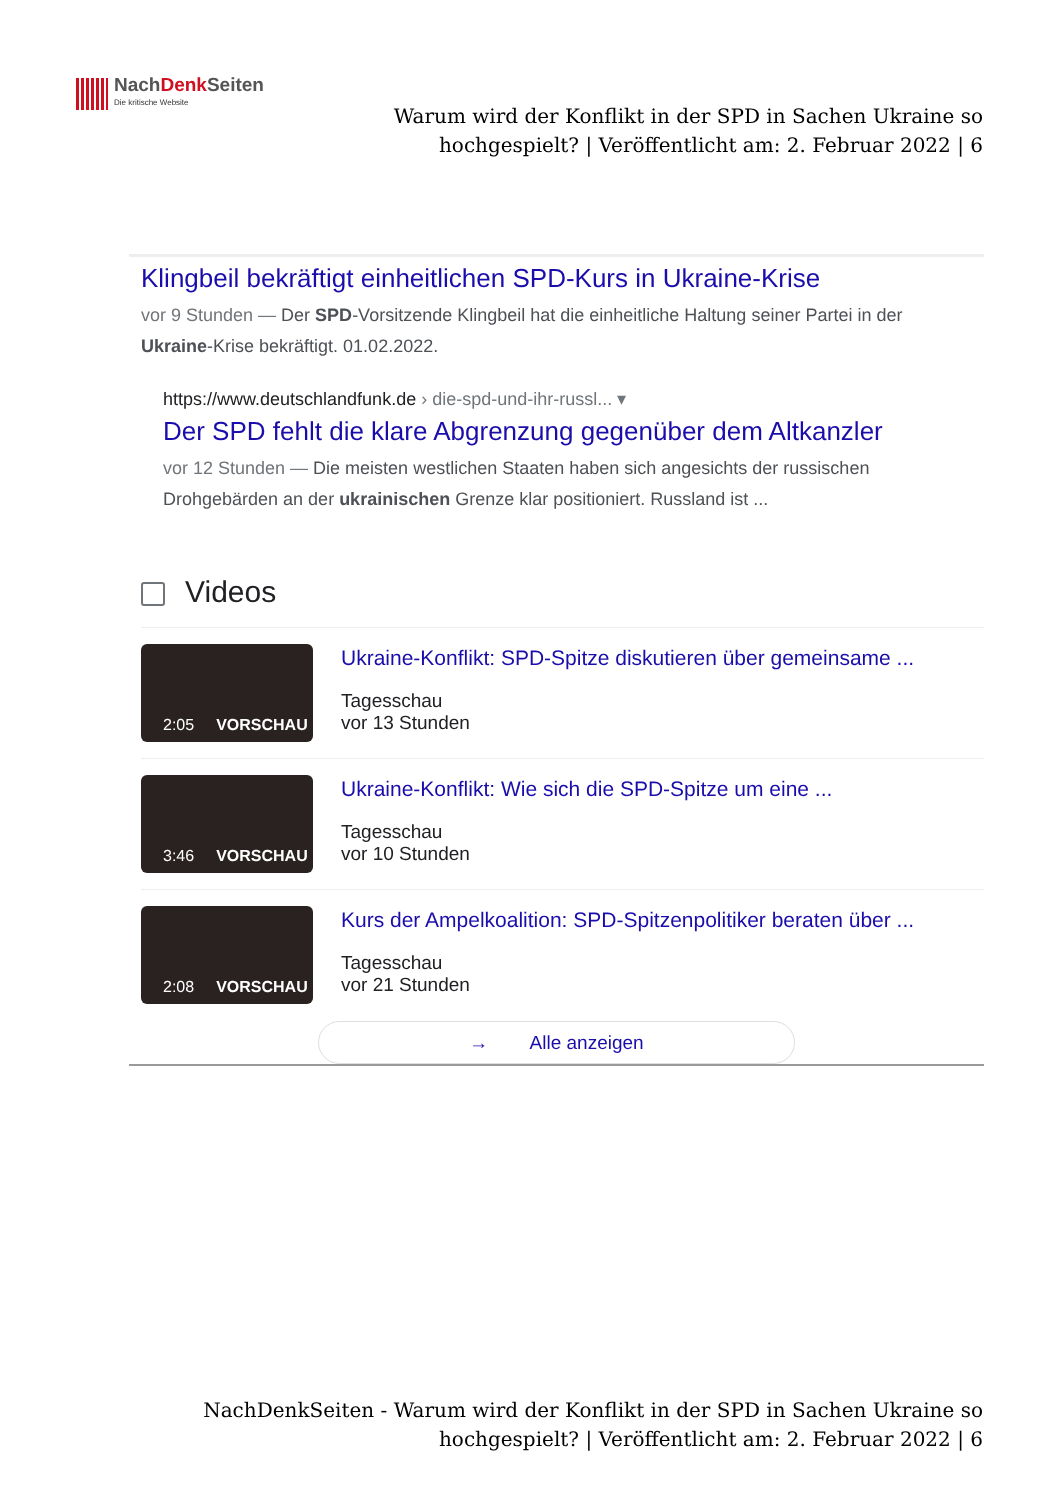NachDenk Seiten
Die kritische Website
Warum wird der Konflikt in der SPD in Sachen Ukraine so hochgespielt? | Veröffentlicht am: 2. Februar 2022 | 6
Klingbeil bekräftigt einheitlichen SPD-Kurs in Ukraine-Krise
vor 9 Stunden — Der SPD-Vorsitzende Klingbeil hat die einheitliche Haltung seiner Partei in der Ukraine-Krise bekräftigt. 01.02.2022.
https://www.deutschlandfunk.de › die-spd-und-ihr-russl... ▾
Der SPD fehlt die klare Abgrenzung gegenüber dem Altkanzler
vor 12 Stunden — Die meisten westlichen Staaten haben sich angesichts der russischen Drohgebärden an der ukrainischen Grenze klar positioniert. Russland ist ...
Videos
2:05 VORSCHAU
Ukraine-Konflikt: SPD-Spitze diskutieren über gemeinsame ...
Tagesschau
vor 13 Stunden
3:46 VORSCHAU
Ukraine-Konflikt: Wie sich die SPD-Spitze um eine ...
Tagesschau
vor 10 Stunden
2:08 VORSCHAU
Kurs der Ampelkoalition: SPD-Spitzenpolitiker beraten über ...
Tagesschau
vor 21 Stunden
→ Alle anzeigen
NachDenkSeiten - Warum wird der Konflikt in der SPD in Sachen Ukraine so hochgespielt? | Veröffentlicht am: 2. Februar 2022 | 6